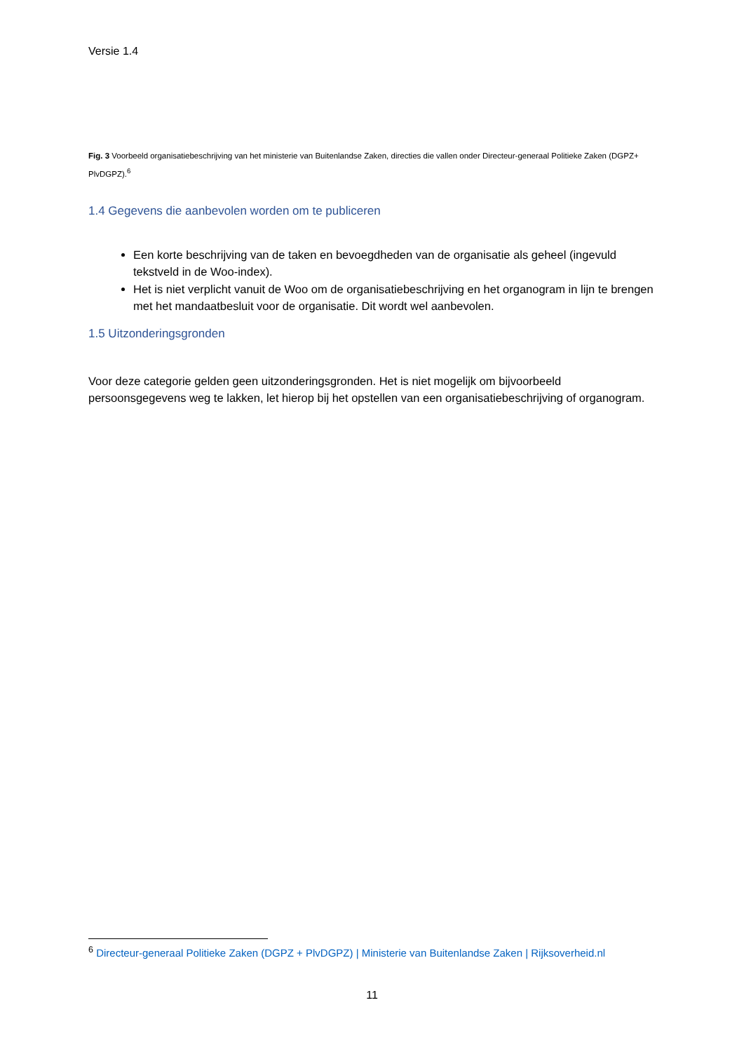Versie 1.4
Fig. 3 Voorbeeld organisatiebeschrijving van het ministerie van Buitenlandse Zaken, directies die vallen onder Directeur-generaal Politieke Zaken (DGPZ+ PlvDGPZ).<sup>6</sup>
1.4 Gegevens die aanbevolen worden om te publiceren
Een korte beschrijving van de taken en bevoegdheden van de organisatie als geheel (ingevuld tekstveld in de Woo-index).
Het is niet verplicht vanuit de Woo om de organisatiebeschrijving en het organogram in lijn te brengen met het mandaatbesluit voor de organisatie. Dit wordt wel aanbevolen.
1.5 Uitzonderingsgronden
Voor deze categorie gelden geen uitzonderingsgronden. Het is niet mogelijk om bijvoorbeeld persoonsgegevens weg te lakken, let hierop bij het opstellen van een organisatiebeschrijving of organogram.
<sup>6</sup> Directeur-generaal Politieke Zaken (DGPZ + PlvDGPZ) | Ministerie van Buitenlandse Zaken | Rijksoverheid.nl
11